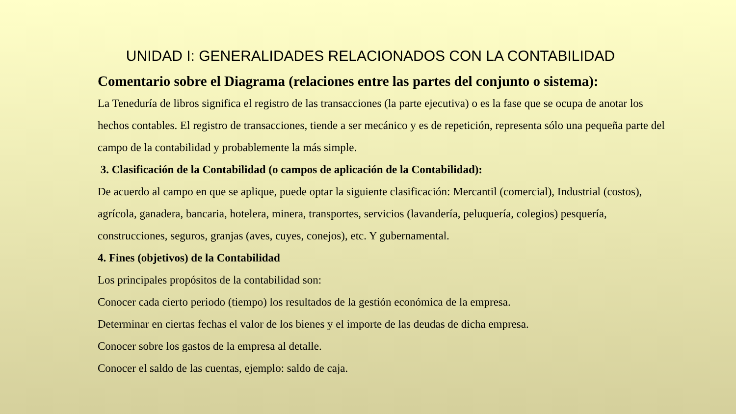UNIDAD I: GENERALIDADES RELACIONADOS CON LA CONTABILIDAD
Comentario sobre el Diagrama (relaciones entre las partes del conjunto o sistema):
La Teneduría de libros significa el registro de las transacciones (la parte ejecutiva) o es la fase que se ocupa de anotar los hechos contables. El registro de transacciones, tiende a ser mecánico y es de repetición, representa sólo una pequeña parte del campo de la contabilidad y probablemente la más simple.
3. Clasificación de la Contabilidad (o campos de aplicación de la Contabilidad):
De acuerdo al campo en que se aplique, puede optar la siguiente clasificación: Mercantil (comercial), Industrial (costos), agrícola, ganadera, bancaria, hotelera, minera, transportes, servicios (lavandería, peluquería, colegios) pesquería, construcciones, seguros, granjas (aves, cuyes, conejos), etc. Y gubernamental.
4. Fines (objetivos) de la Contabilidad
Los principales propósitos de la contabilidad son:
Conocer cada cierto periodo (tiempo) los resultados de la gestión económica de la empresa.
Determinar en ciertas fechas el valor de los bienes y el importe de las deudas de dicha empresa.
Conocer sobre los gastos de la empresa al detalle.
Conocer el saldo de las cuentas, ejemplo: saldo de caja.